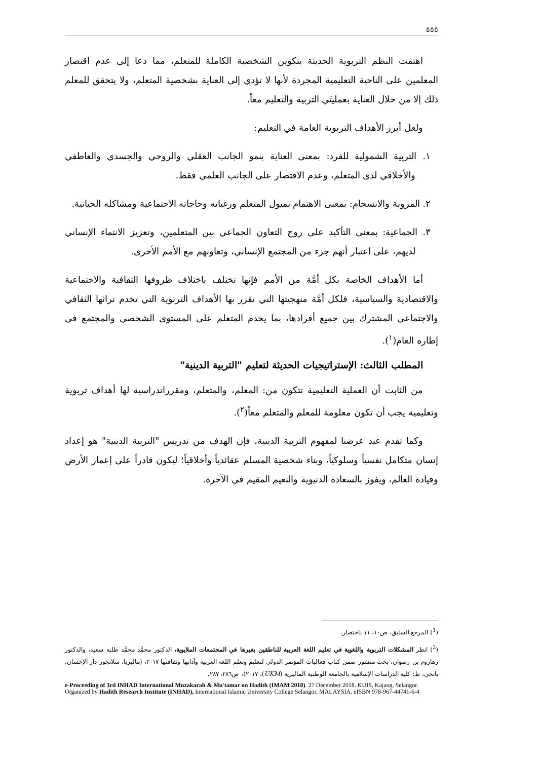٥٥٥
اهتمت النظم التربوية الحديثة بتكوين الشخصية الكاملة للمتعلم، مما دعا إلى عدم اقتصار المعلمين على الناحية التعليمية المجردة لأنها لا تؤدي إلى العناية بشخصية المتعلم، ولا يتحقق للمعلم ذلك إلا من خلال العناية بعمليتَي التربية والتعليم معاً.
ولعل أبرز الأهداف التربوية العامة في التعليم:
١. التربية الشمولية للفرد: بمعنى العناية بنمو الجانب العقلي والروحي والجسدي والعاطفي والأخلاقي لدى المتعلم، وعدم الاقتصار على الجانب العلمي فقط.
٢. المرونة والانسجام: بمعنى الاهتمام بميول المتعلم ورغباته وحاجاته الاجتماعية ومشاكله الحياتية.
٣. الجماعية: بمعنى التأكيد على روح التعاون الجماعي بين المتعلمين، وتعزيز الانتماء الإنساني لديهم، على اعتبار أنهم جزء من المجتمع الإنساني، وتعاونهم مع الأمم الأخرى.
أما الأهداف الخاصة بكل أمَّة من الأمم فإنها تختلف باختلاف ظروفها الثقافية والاجتماعية والاقتصادية والسياسية، فلكل أمَّة منهجيتها التي تقرر بها الأهداف التربوية التي تخدم تراثها الثقافي والاجتماعي المشترك بين جميع أفرادها، بما يخدم المتعلم على المستوى الشخصي والمجتمع في إطاره العام(<sup>١</sup>).
المطلب الثالث: الإستراتيجيات الحديثة لتعليم "التربية الدينية"
من الثابت أن العملية التعليمية تتكون من: المعلم، والمتعلم، ومقرراتدراسية لها أهداف تربوية وتعليمية يجب أن تكون معلومة للمعلم والمتعلم معاً(<sup>٢</sup>).
وكما تقدم عند عرضنا لمفهوم التربية الدينية، فإن الهدف من تدريس "التربية الدينية" هو إعداد إنسان متكامل نفسياً وسلوكياً، وبناء شخصية المسلم عقائدياً وأخلاقياً؛ ليكون قادراً على إعمار الأرض وقيادة العالم، ويفوز بالسعادة الدنيوية والنعيم المقيم في الآخرة.
(<sup>1</sup>) المرجع السابق، ص١٠، ١١ باختصار.
(<sup>2</sup>) انظر المشكلات التربوية واللغوية في تعليم اللغة العربية للناطقين بغيرها في المجتمعات الملايوية، الدكتور محمَّد محمَّد طلبه سعيد، والدكتور زهاروم بن رضوان، بحث منشور ضمن كتاب فعاليات المؤتمر الدولي لتعليم وتعلم اللغة العربية وآدابها وثقافتها ٢٠١٧، (ماليزيا، سلانجور دار الإحسان، بانجي، ط: كلية الدراسات الإسلامية بالجامعة الوطنية الماليزية (UKM)، ٢٠١٧)، ص٢٨٦، ٢٨٧.
e-Proceeding of 3rd INHAD International Muzakarah & Mu'tamar on Hadith (IMAM 2018). 27 December 2018. KUIS, Kajang, Selangor. Organized by Hadith Research Institute (INHAD), International Islamic University College Selangor, MALAYSIA. eISBN 978-967-44741-6-4